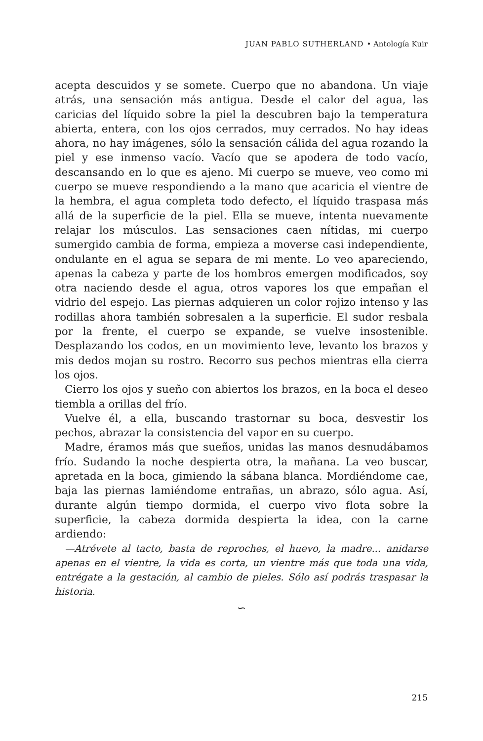JUAN PABLO SUTHERLAND • Antología Kuir
acepta descuidos y se somete. Cuerpo que no abandona. Un viaje atrás, una sensación más antigua. Desde el calor del agua, las caricias del líquido sobre la piel la descubren bajo la temperatura abierta, entera, con los ojos cerrados, muy cerrados. No hay ideas ahora, no hay imágenes, sólo la sensación cálida del agua rozando la piel y ese inmenso vacío. Vacío que se apodera de todo vacío, descansando en lo que es ajeno. Mi cuerpo se mueve, veo como mi cuerpo se mueve respondiendo a la mano que acaricia el vientre de la hembra, el agua completa todo defecto, el líquido traspasa más allá de la superficie de la piel. Ella se mueve, intenta nuevamente relajar los músculos. Las sensaciones caen nítidas, mi cuerpo sumergido cambia de forma, empieza a moverse casi independiente, ondulante en el agua se separa de mi mente. Lo veo apareciendo, apenas la cabeza y parte de los hombros emergen modificados, soy otra naciendo desde el agua, otros vapores los que empañan el vidrio del espejo. Las piernas adquieren un color rojizo intenso y las rodillas ahora también sobresalen a la superficie. El sudor resbala por la frente, el cuerpo se expande, se vuelve insostenible. Desplazando los codos, en un movimiento leve, levanto los brazos y mis dedos mojan su rostro. Recorro sus pechos mientras ella cierra los ojos.
Cierro los ojos y sueño con abiertos los brazos, en la boca el deseo tiembla a orillas del frío.
Vuelve él, a ella, buscando trastornar su boca, desvestir los pechos, abrazar la consistencia del vapor en su cuerpo.
Madre, éramos más que sueños, unidas las manos desnudábamos frío. Sudando la noche despierta otra, la mañana. La veo buscar, apretada en la boca, gimiendo la sábana blanca. Mordiéndome cae, baja las piernas lamiéndome entrañas, un abrazo, sólo agua. Así, durante algún tiempo dormida, el cuerpo vivo flota sobre la superficie, la cabeza dormida despierta la idea, con la carne ardiendo:
—Atrévete al tacto, basta de reproches, el huevo, la madre... anidarse apenas en el vientre, la vida es corta, un vientre más que toda una vida, entrégate a la gestación, al cambio de pieles. Sólo así podrás traspasar la historia.
∽
215